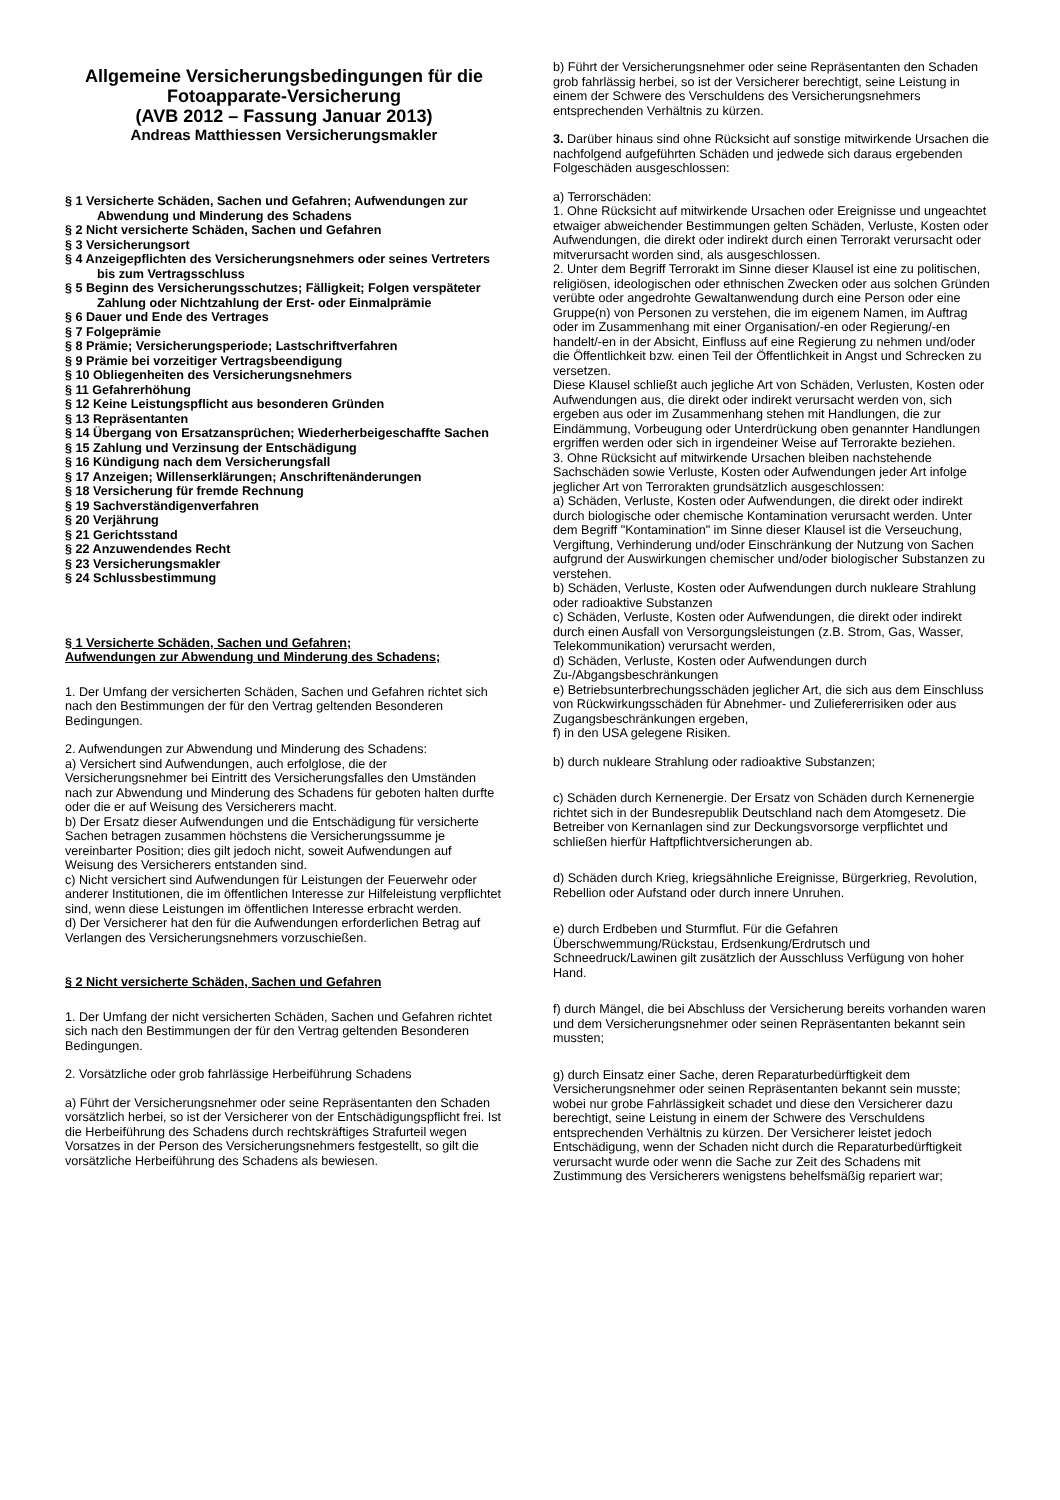Allgemeine Versicherungsbedingungen für die Fotoapparate-Versicherung
(AVB 2012 – Fassung Januar 2013)
Andreas Matthiessen Versicherungsmakler
§ 1 Versicherte Schäden, Sachen und Gefahren; Aufwendungen zur Abwendung und Minderung des Schadens
§ 2 Nicht versicherte Schäden, Sachen und Gefahren
§ 3 Versicherungsort
§ 4 Anzeigepflichten des Versicherungsnehmers oder seines Vertreters bis zum Vertragsschluss
§ 5 Beginn des Versicherungsschutzes; Fälligkeit; Folgen verspäteter Zahlung oder Nichtzahlung der Erst- oder Einmalprämie
§ 6 Dauer und Ende des Vertrages
§ 7 Folgeprämie
§ 8 Prämie; Versicherungsperiode; Lastschriftverfahren
§ 9 Prämie bei vorzeitiger Vertragsbeendigung
§ 10 Obliegenheiten des Versicherungsnehmers
§ 11 Gefahrerhöhung
§ 12 Keine Leistungspflicht aus besonderen Gründen
§ 13 Repräsentanten
§ 14 Übergang von Ersatzansprüchen; Wiederherbeigeschaffte Sachen
§ 15 Zahlung und Verzinsung der Entschädigung
§ 16 Kündigung nach dem Versicherungsfall
§ 17 Anzeigen; Willenserklärungen; Anschriftenänderungen
§ 18 Versicherung für fremde Rechnung
§ 19 Sachverständigenverfahren
§ 20 Verjährung
§ 21 Gerichtsstand
§ 22 Anzuwendendes Recht
§ 23 Versicherungsmakler
§ 24 Schlussbestimmung
§ 1 Versicherte Schäden, Sachen und Gefahren;
Aufwendungen zur Abwendung und Minderung des Schadens;
1. Der Umfang der versicherten Schäden, Sachen und Gefahren richtet sich nach den Bestimmungen der für den Vertrag geltenden Besonderen Bedingungen.
2. Aufwendungen zur Abwendung und Minderung des Schadens:
a) Versichert sind Aufwendungen, auch erfolglose, die der Versicherungsnehmer bei Eintritt des Versicherungsfalles den Umständen nach zur Abwendung und Minderung des Schadens für geboten halten durfte oder die er auf Weisung des Versicherers macht.
b) Der Ersatz dieser Aufwendungen und die Entschädigung für versicherte Sachen betragen zusammen höchstens die Versicherungssumme je vereinbarter Position; dies gilt jedoch nicht, soweit Aufwendungen auf Weisung des Versicherers entstanden sind.
c) Nicht versichert sind Aufwendungen für Leistungen der Feuerwehr oder anderer Institutionen, die im öffentlichen Interesse zur Hilfeleistung verpflichtet sind, wenn diese Leistungen im öffentlichen Interesse erbracht werden.
d) Der Versicherer hat den für die Aufwendungen erforderlichen Betrag auf Verlangen des Versicherungsnehmers vorzuschießen.
§ 2 Nicht versicherte Schäden, Sachen und Gefahren
1. Der Umfang der nicht versicherten Schäden, Sachen und Gefahren richtet sich nach den Bestimmungen der für den Vertrag geltenden Besonderen Bedingungen.
2. Vorsätzliche oder grob fahrlässige Herbeiführung Schadens
a) Führt der Versicherungsnehmer oder seine Repräsentanten den Schaden vorsätzlich herbei, so ist der Versicherer von der Entschädigungspflicht frei. Ist die Herbeiführung des Schadens durch rechtskräftiges Strafurteil wegen Vorsatzes in der Person des Versicherungsnehmers festgestellt, so gilt die vorsätzliche Herbeiführung des Schadens als bewiesen.
b) Führt der Versicherungsnehmer oder seine Repräsentanten den Schaden grob fahrlässig herbei, so ist der Versicherer berechtigt, seine Leistung in einem der Schwere des Verschuldens des Versicherungsnehmers entsprechenden Verhältnis zu kürzen.
3. Darüber hinaus sind ohne Rücksicht auf sonstige mitwirkende Ursachen die nachfolgend aufgeführten Schäden und jedwede sich daraus ergebenden Folgeschäden ausgeschlossen:
a) Terrorschäden:
1. Ohne Rücksicht auf mitwirkende Ursachen oder Ereignisse und ungeachtet etwaiger abweichender Bestimmungen gelten Schäden, Verluste, Kosten oder Aufwendungen, die direkt oder indirekt durch einen Terrorakt verursacht oder mitverursacht worden sind, als ausgeschlossen.
2. Unter dem Begriff Terrorakt im Sinne dieser Klausel ist eine zu politischen, religiösen, ideologischen oder ethnischen Zwecken oder aus solchen Gründen verübte oder angedrohte Gewaltanwendung durch eine Person oder eine Gruppe(n) von Personen zu verstehen, die im eigenem Namen, im Auftrag oder im Zusammenhang mit einer Organisation/-en oder Regierung/-en handelt/-en in der Absicht, Einfluss auf eine Regierung zu nehmen und/oder die Öffentlichkeit bzw. einen Teil der Öffentlichkeit in Angst und Schrecken zu versetzen.
Diese Klausel schließt auch jegliche Art von Schäden, Verlusten, Kosten oder Aufwendungen aus, die direkt oder indirekt verursacht werden von, sich ergeben aus oder im Zusammenhang stehen mit Handlungen, die zur Eindämmung, Vorbeugung oder Unterdrückung oben genannter Handlungen ergriffen werden oder sich in irgendeiner Weise auf Terrorakte beziehen.
3. Ohne Rücksicht auf mitwirkende Ursachen bleiben nachstehende Sachschäden sowie Verluste, Kosten oder Aufwendungen jeder Art infolge jeglicher Art von Terrorakten grundsätzlich ausgeschlossen:
a) Schäden, Verluste, Kosten oder Aufwendungen, die direkt oder indirekt durch biologische oder chemische Kontamination verursacht werden. Unter dem Begriff "Kontamination" im Sinne dieser Klausel ist die Verseuchung, Vergiftung, Verhinderung und/oder Einschränkung der Nutzung von Sachen aufgrund der Auswirkungen chemischer und/oder biologischer Substanzen zu verstehen.
b) Schäden, Verluste, Kosten oder Aufwendungen durch nukleare Strahlung oder radioaktive Substanzen
c) Schäden, Verluste, Kosten oder Aufwendungen, die direkt oder indirekt durch einen Ausfall von Versorgungsleistungen (z.B. Strom, Gas, Wasser, Telekommunikation) verursacht werden,
d) Schäden, Verluste, Kosten oder Aufwendungen durch Zu-/Abgangsbeschränkungen
e) Betriebsunterbrechungsschäden jeglicher Art, die sich aus dem Einschluss von Rückwirkungsschäden für Abnehmer- und Zuliefererrisiken oder aus Zugangsbeschränkungen ergeben,
f) in den USA gelegene Risiken.
b) durch nukleare Strahlung oder radioaktive Substanzen;
c) Schäden durch Kernenergie. Der Ersatz von Schäden durch Kernenergie richtet sich in der Bundesrepublik Deutschland nach dem Atomgesetz. Die Betreiber von Kernanlagen sind zur Deckungsvorsorge verpflichtet und schließen hierfür Haftpflichtversicherungen ab.
d) Schäden durch Krieg, kriegsähnliche Ereignisse, Bürgerkrieg, Revolution, Rebellion oder Aufstand oder durch innere Unruhen.
e) durch Erdbeben und Sturmflut. Für die Gefahren Überschwemmung/Rückstau, Erdsenkung/Erdrutsch und Schneedruck/Lawinen gilt zusätzlich der Ausschluss Verfügung von hoher Hand.
f) durch Mängel, die bei Abschluss der Versicherung bereits vorhanden waren und dem Versicherungsnehmer oder seinen Repräsentanten bekannt sein mussten;
g) durch Einsatz einer Sache, deren Reparaturbedürftigkeit dem Versicherungsnehmer oder seinen Repräsentanten bekannt sein musste; wobei nur grobe Fahrlässigkeit schadet und diese den Versicherer dazu berechtigt, seine Leistung in einem der Schwere des Verschuldens entsprechenden Verhältnis zu kürzen. Der Versicherer leistet jedoch Entschädigung, wenn der Schaden nicht durch die Reparaturbedürftigkeit verursacht wurde oder wenn die Sache zur Zeit des Schadens mit Zustimmung des Versicherers wenigstens behelfsmäßig repariert war;